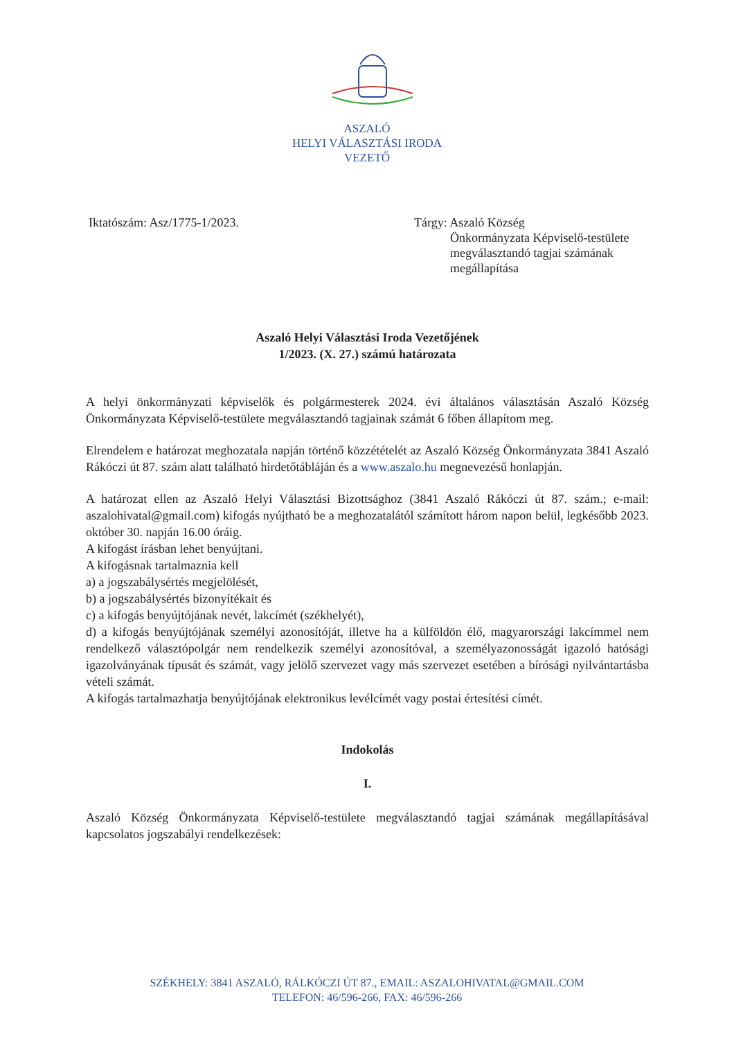ASZALÓ
HELYI VÁLASZTÁSI IRODA
VEZETŐ
Iktatószám: Asz/1775-1/2023. Tárgy: Aszaló Község
Önkormányzata Képviselő-testülete megválasztandó tagjai számának megállapítása
Aszaló Helyi Választási Iroda Vezetőjének
1/2023. (X. 27.) számú határozata
A helyi önkormányzati képviselők és polgármesterek 2024. évi általános választásán Aszaló Község Önkormányzata Képviselő-testülete megválasztandó tagjainak számát 6 főben állapítom meg.
Elrendelem e határozat meghozatala napján történő közzétételét az Aszaló Község Önkormányzata 3841 Aszaló Rákóczi út 87. szám alatt található hirdetőtábláján és a www.aszalo.hu megnevezésű honlapján.
A határozat ellen az Aszaló Helyi Választási Bizottsághoz (3841 Aszaló Rákóczi út 87. szám.; e-mail: aszalohivatal@gmail.com) kifogás nyújtható be a meghozatalától számított három napon belül, legkésőbb 2023. október 30. napján 16.00 óráig.
A kifogást írásban lehet benyújtani.
A kifogásnak tartalmaznia kell
a) a jogszabálysértés megjelölését,
b) a jogszabálysértés bizonyítékait és
c) a kifogás benyújtójának nevét, lakcímét (székhelyét),
d) a kifogás benyújtójának személyi azonosítóját, illetve ha a külföldön élő, magyarországi lakcímmel nem rendelkező választópolgár nem rendelkezik személyi azonosítóval, a személyazonosságát igazoló hatósági igazolványának típusát és számát, vagy jelölő szervezet vagy más szervezet esetében a bírósági nyilvántartásba vételi számát.
A kifogás tartalmazhatja benyújtójának elektronikus levélcímét vagy postai értesítési címét.
Indokolás
I.
Aszaló Község Önkormányzata Képviselő-testülete megválasztandó tagjai számának megállapításával kapcsolatos jogszabályi rendelkezések:
SZÉKHELY: 3841 ASZALÓ, RÁLKÓCZI ÚT 87., EMAIL: ASZALOHIVATAL@GMAIL.COM
TELEFON: 46/596-266, FAX: 46/596-266